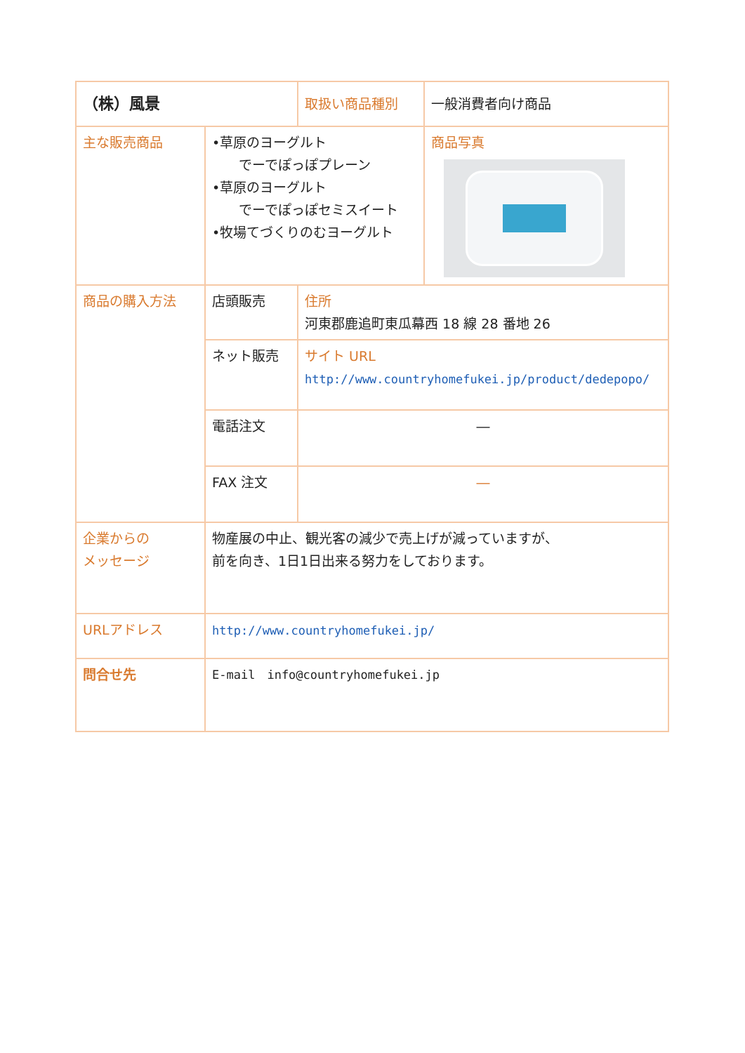| （株）風景 | | 取扱い商品種別 | 一般消費者向け商品 |
| 主な販売商品 | •草原のヨーグルト でーでぽっぽプレーン •草原のヨーグルト でーでぽっぽセミスイート •牧場てづくりのむヨーグルト | | 商品写真 |
| 商品の購入方法 | 店頭販売 | 住所 河東郡鹿追町東瓜幕西 18 線 28 番地 26 | |
| | ネット販売 | サイト URL http://www.countryhomefukei.jp/product/dedepopo/ | |
| | 電話注文 | ― | |
| | FAX 注文 | ― | |
| 企業からの メッセージ | 物産展の中止、観光客の減少で売上げが減っていますが、 前を向き、1日1日出来る努力をしております。 | | |
| URLアドレス | http://www.countryhomefukei.jp/ | | |
| 問合せ先 | E-mail info@countryhomefukei.jp | | |